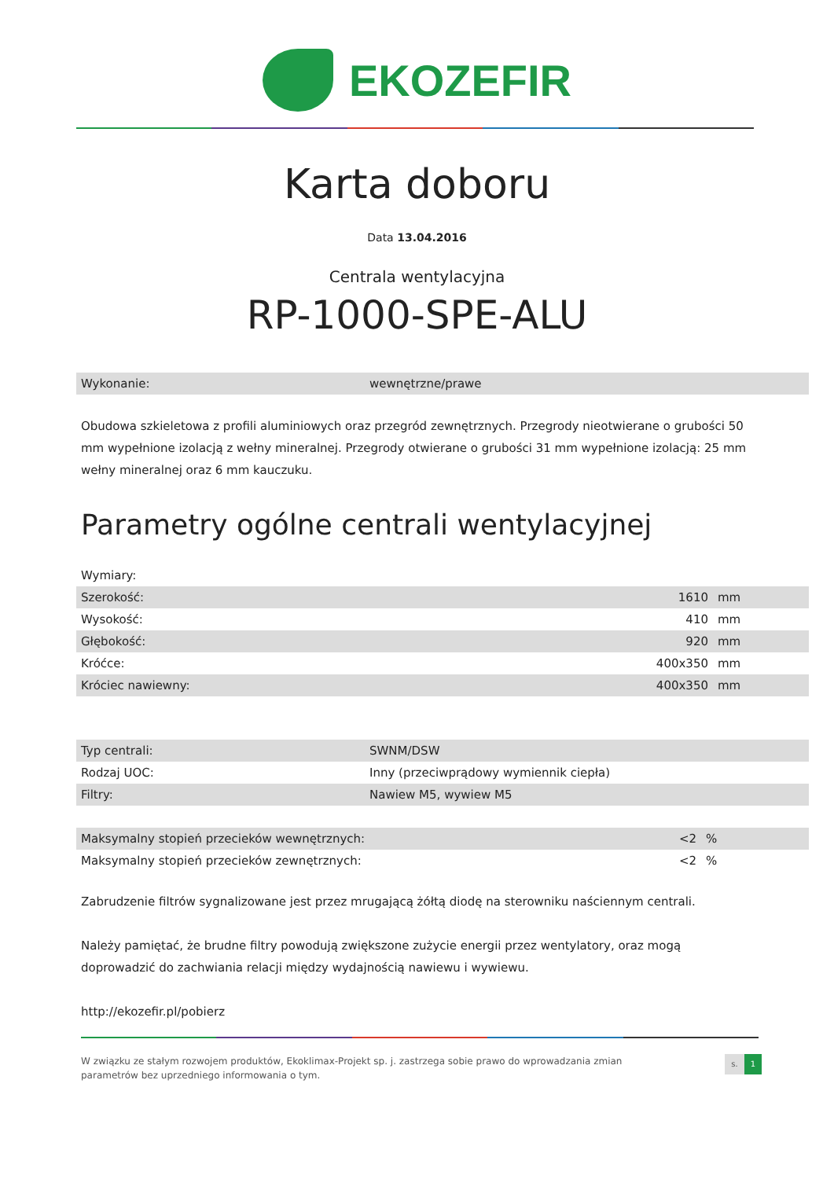EKOZEFIR
Karta doboru
Data 13.04.2016
Centrala wentylacyjna
RP-1000-SPE-ALU
| Wykonanie: | wewnętrzne/prawe |
Obudowa szkieletowa z profili aluminiowych oraz przegród zewnętrznych. Przegrody nieotwierane o grubości 50 mm wypełnione izolacją z wełny mineralnej. Przegrody otwierane o grubości 31 mm wypełnione izolacją: 25 mm wełny mineralnej oraz 6 mm kauczuku.
Parametry ogólne centrali wentylacyjnej
Wymiary:
| Szerokość: | 1610 | mm |
| Wysokość: | 410 | mm |
| Głębokość: | 920 | mm |
| Króćce: | 400x350 | mm |
| Króciec nawiewny: | 400x350 | mm |
| Typ centrali: | SWNM/DSW |
| Rodzaj UOC: | Inny (przeciwprądowy wymiennik ciepła) |
| Filtry: | Nawiew M5, wywiew M5 |
| Maksymalny stopień przecieków wewnętrznych: | <2 | % |
| Maksymalny stopień przecieków zewnętrznych: | <2 | % |
Zabrudzenie filtrów sygnalizowane jest przez mrugającą żółtą diodę na sterowniku naściennym centrali.
Należy pamiętać, że brudne filtry powodują zwiększone zużycie energii przez wentylatory, oraz mogą doprowadzić do zachwiania relacji między wydajnością nawiewu i wywiewu.
http://ekozefir.pl/pobierz
W związku ze stałym rozwojem produktów, Ekoklimax-Projekt sp. j. zastrzega sobie prawo do wprowadzania zmian
parametrów bez uprzedniego informowania o tym.
s. 1